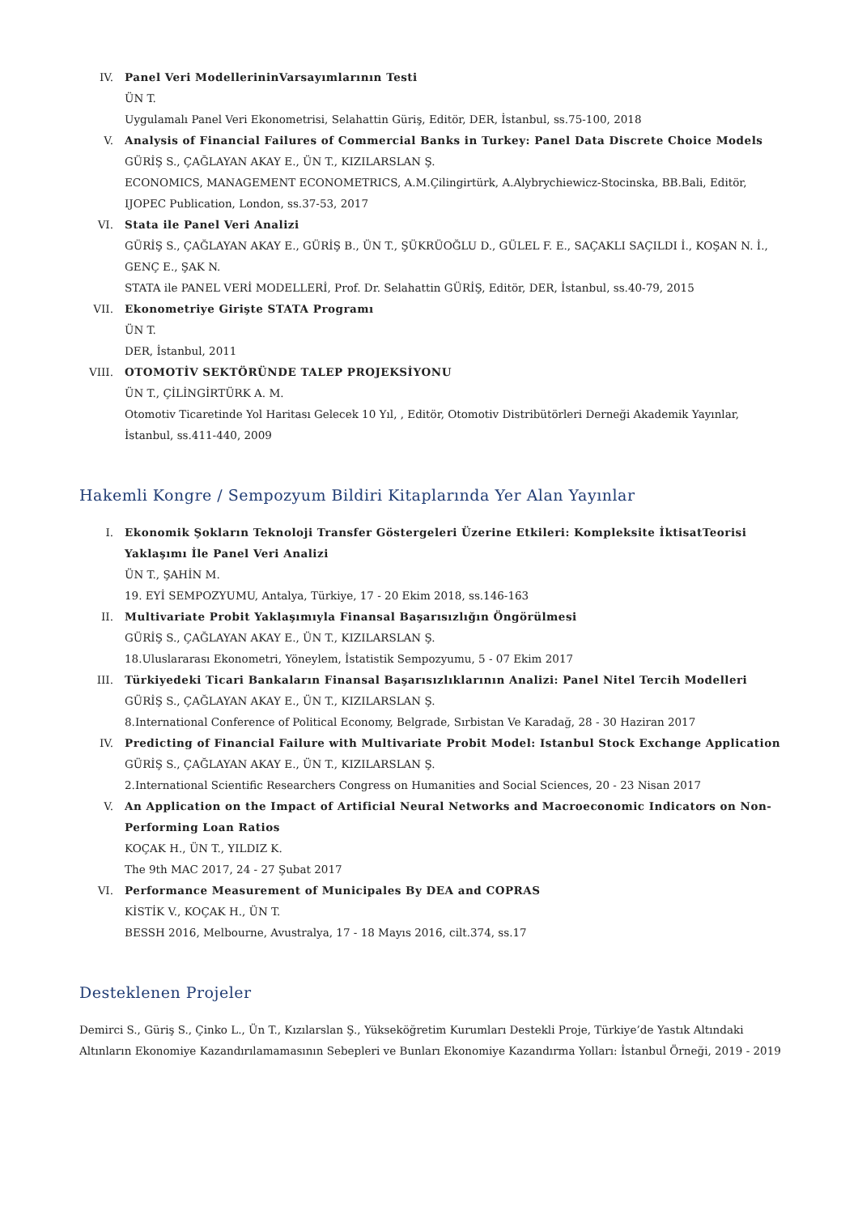IV. Panel Veri ModellerininVarsayımlarının Testi
ÜN T.
Uygulamalı Panel Veri Ekonometrisi, Selahattin Güriş, Editör, DER, İstanbul, ss.75-100, 2018
V. Analysis of Financial Failures of Commercial Banks in Turkey: Panel Data Discrete Choice Models
GÜRİŞ S., ÇAĞLAYAN AKAY E., ÜN T., KIZILARSLAN Ş.
ECONOMICS, MANAGEMENT ECONOMETRICS, A.M.Çilingirtürk, A.Alybrychiewicz-Stocinska, BB.Bali, Editör, IJOPEC Publication, London, ss.37-53, 2017
VI. Stata ile Panel Veri Analizi
GÜRİŞ S., ÇAĞLAYAN AKAY E., GÜRİŞ B., ÜN T., ŞÜKRÜOĞLU D., GÜLEL F. E., SAÇAKLI SAÇILDI İ., KOŞAN N. İ., GENÇ E., ŞAK N.
STATA ile PANEL VERİ MODELLERİ, Prof. Dr. Selahattin GÜRİŞ, Editör, DER, İstanbul, ss.40-79, 2015
VII. Ekonometriye Girişte STATA Programı
ÜN T.
DER, İstanbul, 2011
VIII. OTOMOTİV SEKTÖRÜNDE TALEP PROJEKSİYONU
ÜN T., ÇİLİNGİRTÜRK A. M.
Otomotiv Ticaretinde Yol Haritası Gelecek 10 Yıl, , Editör, Otomotiv Distribütörleri Derneği Akademik Yayınlar, İstanbul, ss.411-440, 2009
Hakemli Kongre / Sempozyum Bildiri Kitaplarında Yer Alan Yayınlar
I. Ekonomik Şokların Teknoloji Transfer Göstergeleri Üzerine Etkileri: Kompleksite İktisatTeorisi Yaklaşımı İle Panel Veri Analizi
ÜN T., ŞAHİN M.
19. EYİ SEMPOZYUMU, Antalya, Türkiye, 17 - 20 Ekim 2018, ss.146-163
II. Multivariate Probit Yaklaşımıyla Finansal Başarısızlığın Öngörülmesi
GÜRİŞ S., ÇAĞLAYAN AKAY E., ÜN T., KIZILARSLAN Ş.
18.Uluslararası Ekonometri, Yöneylem, İstatistik Sempozyumu, 5 - 07 Ekim 2017
III. Türkiyedeki Ticari Bankaların Finansal Başarısızlıklarının Analizi: Panel Nitel Tercih Modelleri
GÜRİŞ S., ÇAĞLAYAN AKAY E., ÜN T., KIZILARSLAN Ş.
8.International Conference of Political Economy, Belgrade, Sırbistan Ve Karadağ, 28 - 30 Haziran 2017
IV. Predicting of Financial Failure with Multivariate Probit Model: Istanbul Stock Exchange Application
GÜRİŞ S., ÇAĞLAYAN AKAY E., ÜN T., KIZILARSLAN Ş.
2.International Scientific Researchers Congress on Humanities and Social Sciences, 20 - 23 Nisan 2017
V. An Application on the Impact of Artificial Neural Networks and Macroeconomic Indicators on Non-Performing Loan Ratios
KOÇAK H., ÜN T., YILDIZ K.
The 9th MAC 2017, 24 - 27 Şubat 2017
VI. Performance Measurement of Municipales By DEA and COPRAS
KİSTİK V., KOÇAK H., ÜN T.
BESSH 2016, Melbourne, Avustralya, 17 - 18 Mayıs 2016, cilt.374, ss.17
Desteklenen Projeler
Demirci S., Güriş S., Çinko L., Ün T., Kızılarslan Ş., Yükseköğretim Kurumları Destekli Proje, Türkiye’de Yastık Altındaki Altınların Ekonomiye Kazandırılamamasının Sebepleri ve Bunları Ekonomiye Kazandırma Yolları: İstanbul Örneği, 2019 - 2019